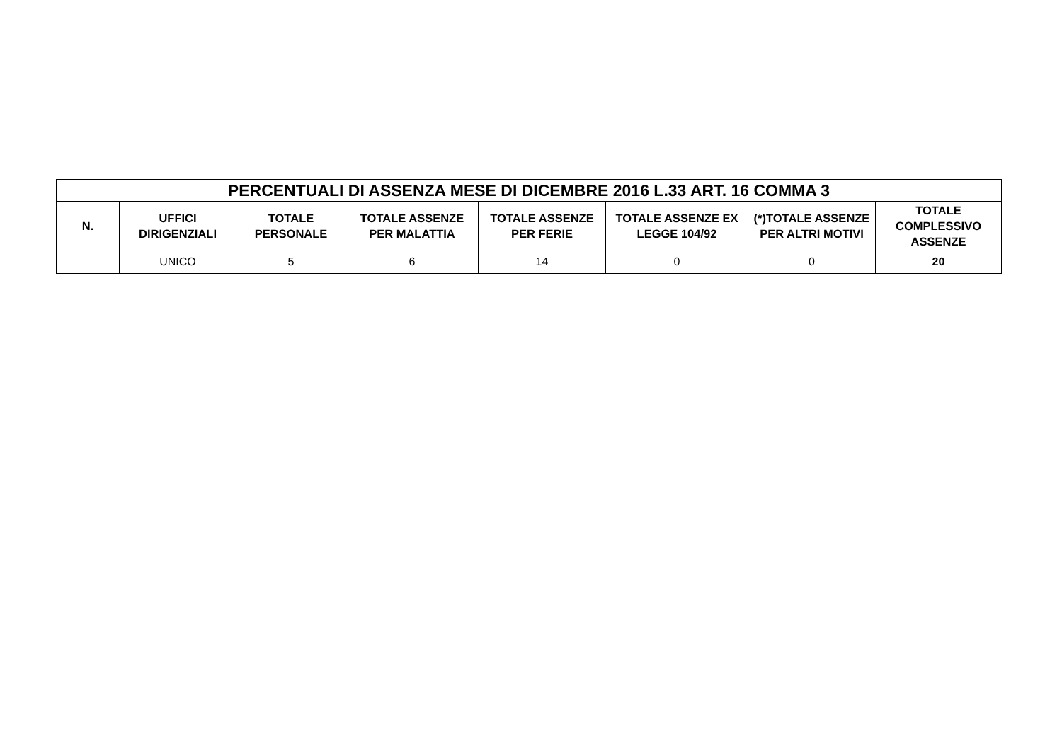| PERCENTUALI DI ASSENZA MESE DI DICEMBRE 2016 L.33 ART. 16 COMMA 3 | | | | | | | |
| --- | --- | --- | --- | --- | --- | --- | --- |
| N. | UFFICI DIRIGENZIALI | TOTALE PERSONALE | TOTALE ASSENZE PER MALATTIA | TOTALE ASSENZE PER FERIE | TOTALE ASSENZE EX LEGGE 104/92 | (*)TOTALE ASSENZE PER ALTRI MOTIVI | TOTALE COMPLESSIVO ASSENZE |
| | UNICO | 5 | 6 | 14 | 0 | 0 | 20 |